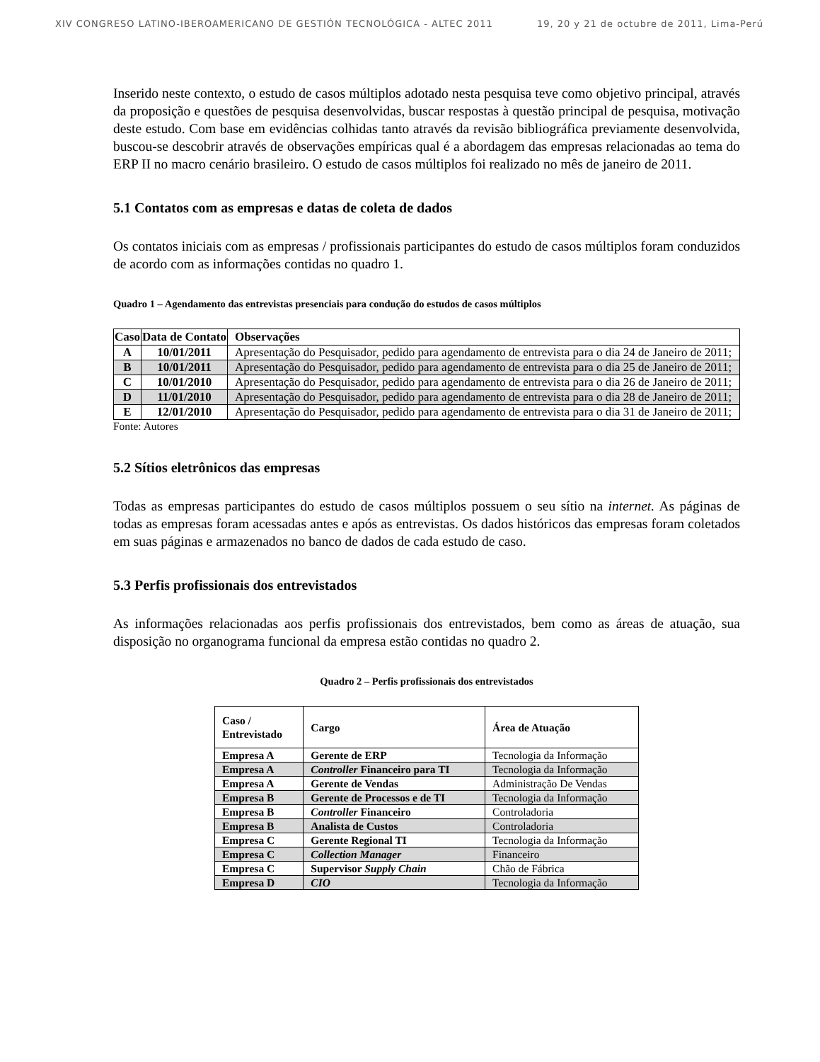XIV CONGRESO LATINO-IBEROAMERICANO DE GESTIÓN TECNOLÓGICA - ALTEC 2011 19, 20 y 21 de octubre de 2011, Lima-Perú
Inserido neste contexto, o estudo de casos múltiplos adotado nesta pesquisa teve como objetivo principal, através da proposição e questões de pesquisa desenvolvidas, buscar respostas à questão principal de pesquisa, motivação deste estudo. Com base em evidências colhidas tanto através da revisão bibliográfica previamente desenvolvida, buscou-se descobrir através de observações empíricas qual é a abordagem das empresas relacionadas ao tema do ERP II no macro cenário brasileiro. O estudo de casos múltiplos foi realizado no mês de janeiro de 2011.
5.1 Contatos com as empresas e datas de coleta de dados
Os contatos iniciais com as empresas / profissionais participantes do estudo de casos múltiplos foram conduzidos de acordo com as informações contidas no quadro 1.
Quadro 1 – Agendamento das entrevistas presenciais para condução do estudos de casos múltiplos
| Caso | Data de Contato | Observações |
| --- | --- | --- |
| A | 10/01/2011 | Apresentação do Pesquisador, pedido para agendamento de entrevista para o dia 24 de Janeiro de 2011; |
| B | 10/01/2011 | Apresentação do Pesquisador, pedido para agendamento de entrevista para o dia 25 de Janeiro de 2011; |
| C | 10/01/2010 | Apresentação do Pesquisador, pedido para agendamento de entrevista para o dia 26 de Janeiro de 2011; |
| D | 11/01/2010 | Apresentação do Pesquisador, pedido para agendamento de entrevista para o dia 28 de Janeiro de 2011; |
| E | 12/01/2010 | Apresentação do Pesquisador, pedido para agendamento de entrevista para o dia 31 de Janeiro de 2011; |
Fonte: Autores
5.2 Sítios eletrônicos das empresas
Todas as empresas participantes do estudo de casos múltiplos possuem o seu sítio na internet. As páginas de todas as empresas foram acessadas antes e após as entrevistas. Os dados históricos das empresas foram coletados em suas páginas e armazenados no banco de dados de cada estudo de caso.
5.3 Perfis profissionais dos entrevistados
As informações relacionadas aos perfis profissionais dos entrevistados, bem como as áreas de atuação, sua disposição no organograma funcional da empresa estão contidas no quadro 2.
Quadro 2 – Perfis profissionais dos entrevistados
| Caso / Entrevistado | Cargo | Área de Atuação |
| --- | --- | --- |
| Empresa A | Gerente de ERP | Tecnologia da Informação |
| Empresa A | Controller Financeiro para TI | Tecnologia da Informação |
| Empresa A | Gerente de Vendas | Administração De Vendas |
| Empresa B | Gerente de Processos e de TI | Tecnologia da Informação |
| Empresa B | Controller Financeiro | Controladoria |
| Empresa B | Analista de Custos | Controladoria |
| Empresa C | Gerente Regional TI | Tecnologia da Informação |
| Empresa C | Collection Manager | Financeiro |
| Empresa C | Supervisor Supply Chain | Chão de Fábrica |
| Empresa D | CIO | Tecnologia da Informação |